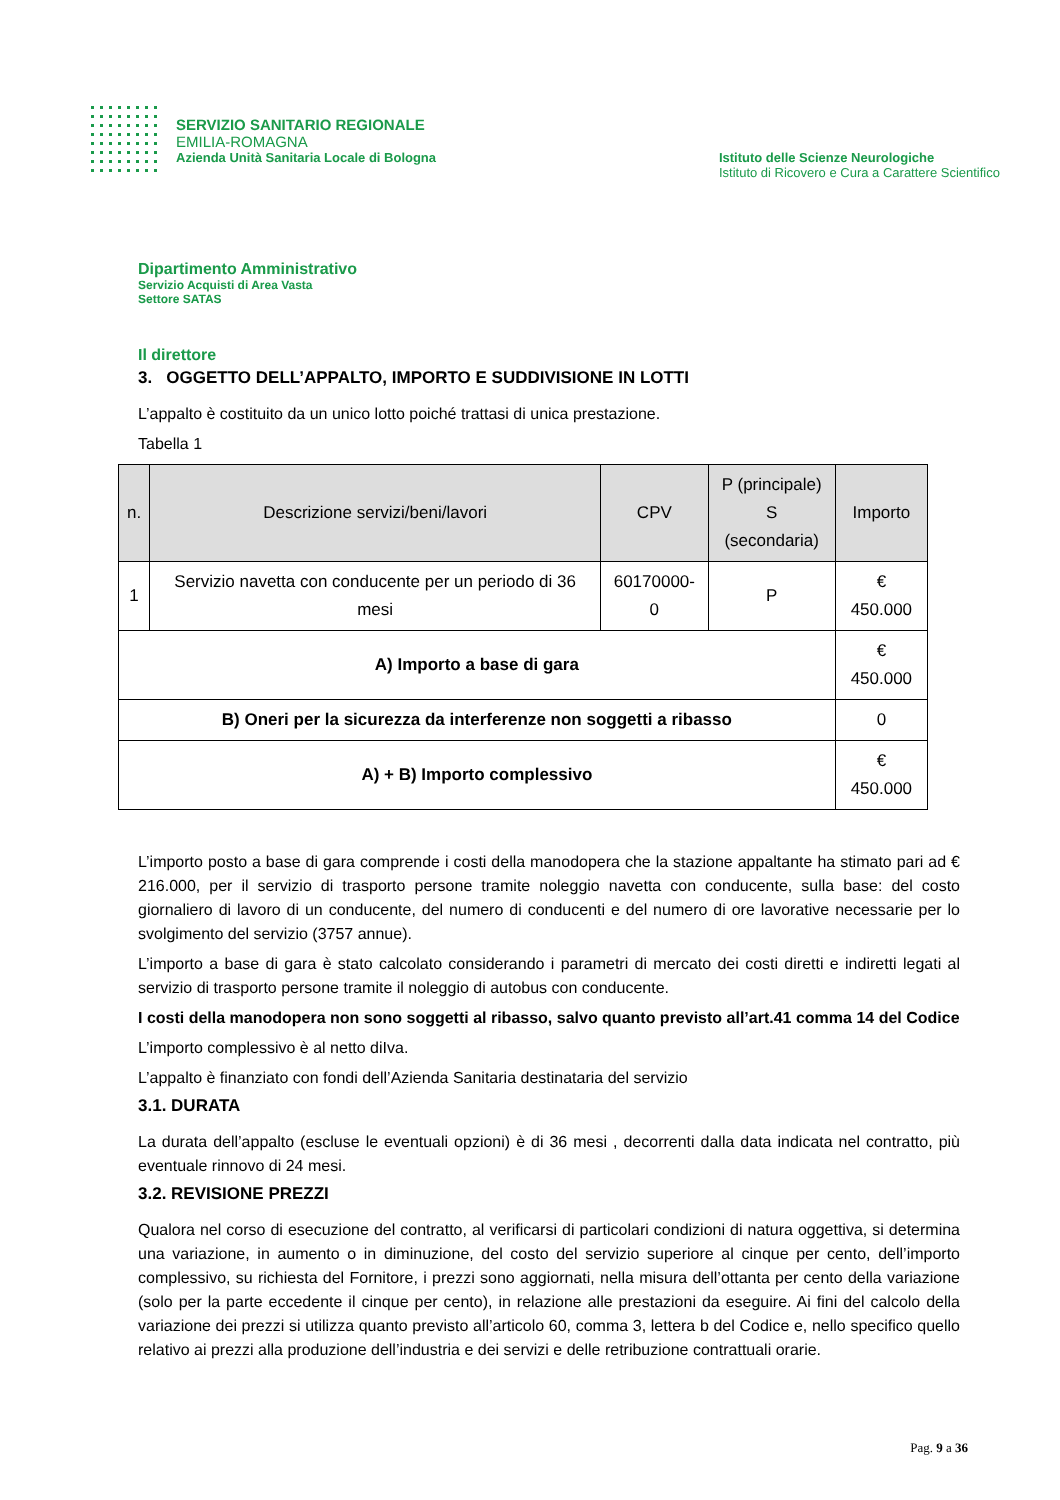SERVIZIO SANITARIO REGIONALE
EMILIA-ROMAGNA
Azienda Unità Sanitaria Locale di Bologna
Istituto delle Scienze Neurologiche
Istituto di Ricovero e Cura a Carattere Scientifico
Dipartimento Amministrativo
Servizio Acquisti di Area Vasta
Settore SATAS
Il direttore
3. OGGETTO DELL’APPALTO, IMPORTO E SUDDIVISIONE IN LOTTI
L’appalto è costituito da un unico lotto poiché trattasi di unica prestazione.
Tabella 1
| n. | Descrizione servizi/beni/lavori | CPV | P (principale) S (secondaria) | Importo |
| --- | --- | --- | --- | --- |
| 1 | Servizio navetta con conducente per un periodo di 36 mesi | 60170000-0 | P | € 450.000 |
| A) Importo a base di gara | | | | € 450.000 |
| B) Oneri per la sicurezza da interferenze non soggetti a ribasso | | | | 0 |
| A) + B) Importo complessivo | | | | € 450.000 |
L’importo posto a base di gara comprende i costi della manodopera che la stazione appaltante ha stimato pari ad € 216.000, per il servizio di trasporto persone tramite noleggio navetta con conducente, sulla base: del costo giornaliero di lavoro di un conducente, del numero di conducenti e del numero di ore lavorative necessarie per lo svolgimento del servizio (3757 annue).
L’importo a base di gara è stato calcolato considerando i parametri di mercato dei costi diretti e indiretti legati al servizio di trasporto persone tramite il noleggio di autobus con conducente.
I costi della manodopera non sono soggetti al ribasso, salvo quanto previsto all’art.41 comma 14 del Codice
L’importo complessivo è al netto diIva.
L’appalto è finanziato con fondi dell’Azienda Sanitaria destinataria del servizio
3.1. DURATA
La durata dell’appalto (escluse le eventuali opzioni) è di 36 mesi , decorrenti dalla data indicata nel contratto, più eventuale rinnovo di 24 mesi.
3.2. REVISIONE PREZZI
Qualora nel corso di esecuzione del contratto, al verificarsi di particolari condizioni di natura oggettiva, si determina una variazione, in aumento o in diminuzione, del costo del servizio superiore al cinque per cento, dell’importo complessivo, su richiesta del Fornitore, i prezzi sono aggiornati, nella misura dell’ottanta per cento della variazione (solo per la parte eccedente il cinque per cento), in relazione alle prestazioni da eseguire. Ai fini del calcolo della variazione dei prezzi si utilizza quanto previsto all’articolo 60, comma 3, lettera b del Codice e, nello specifico quello relativo ai prezzi alla produzione dell’industria e dei servizi e delle retribuzione contrattuali orarie.
Pag. 9 a 36